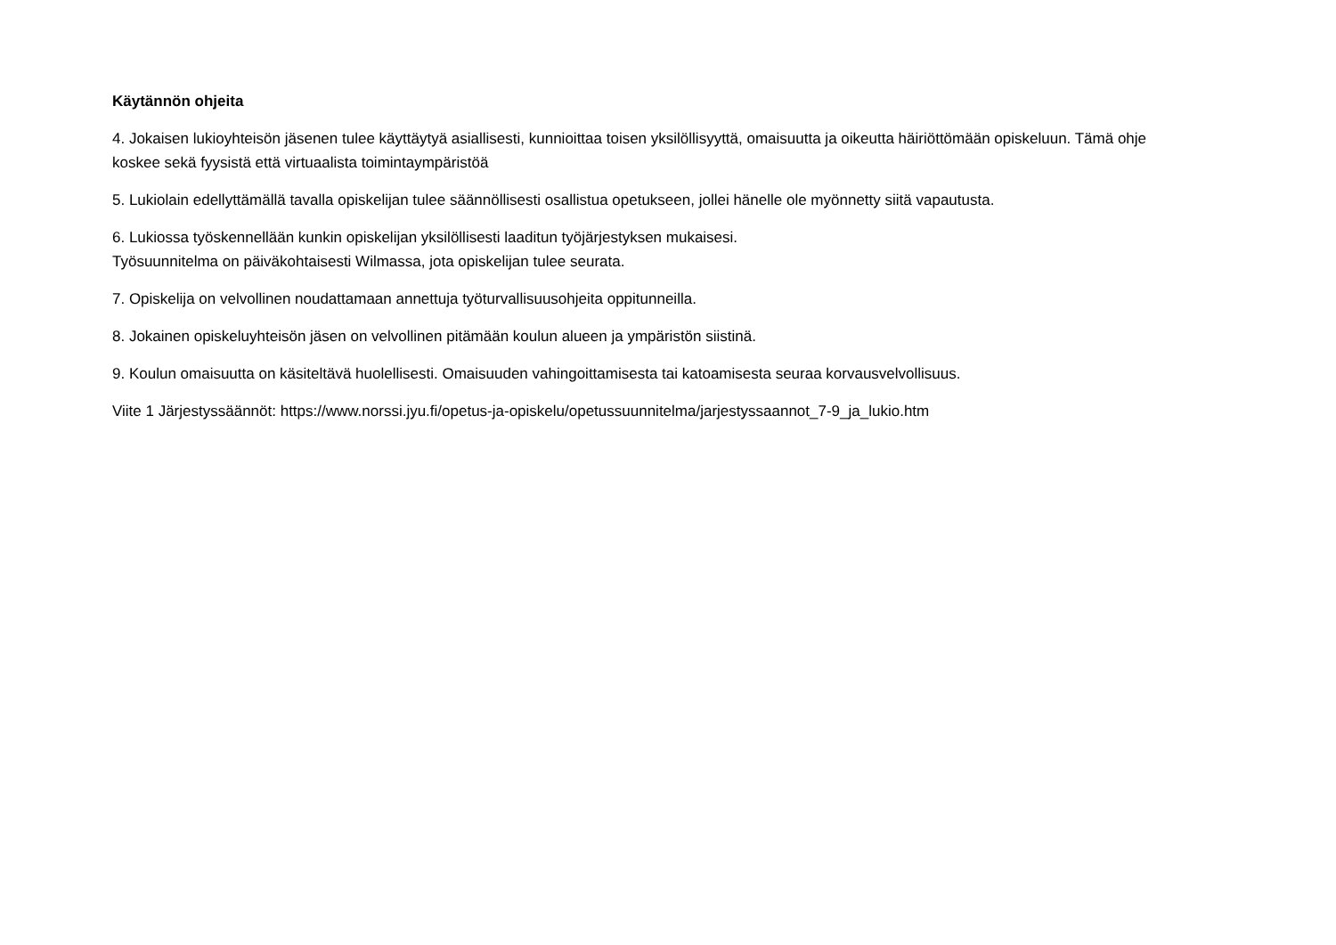Käytännön ohjeita
4. Jokaisen lukioyhteisön jäsenen tulee käyttäytyä asiallisesti, kunnioittaa toisen yksilöllisyyttä, omaisuutta ja oikeutta häiriöttömään opiskeluun. Tämä ohje koskee sekä fyysistä että virtuaalista toimintaympäristöä
5. Lukiolain edellyttämällä tavalla opiskelijan tulee säännöllisesti osallistua opetukseen, jollei hänelle ole myönnetty siitä vapautusta.
6. Lukiossa työskennellään kunkin opiskelijan yksilöllisesti laaditun työjärjestyksen mukaisesi.
Työsuunnitelma on päiväkohtaisesti Wilmassa, jota opiskelijan tulee seurata.
7. Opiskelija on velvollinen noudattamaan annettuja työturvallisuusohjeita oppitunneilla.
8. Jokainen opiskeluyhteisön jäsen on velvollinen pitämään koulun alueen ja ympäristön siistinä.
9. Koulun omaisuutta on käsiteltävä huolellisesti. Omaisuuden vahingoittamisesta tai katoamisesta seuraa korvausvelvollisuus.
Viite 1 Järjestyssäännöt: https://www.norssi.jyu.fi/opetus-ja-opiskelu/opetussuunnitelma/jarjestyssaannot_7-9_ja_lukio.htm